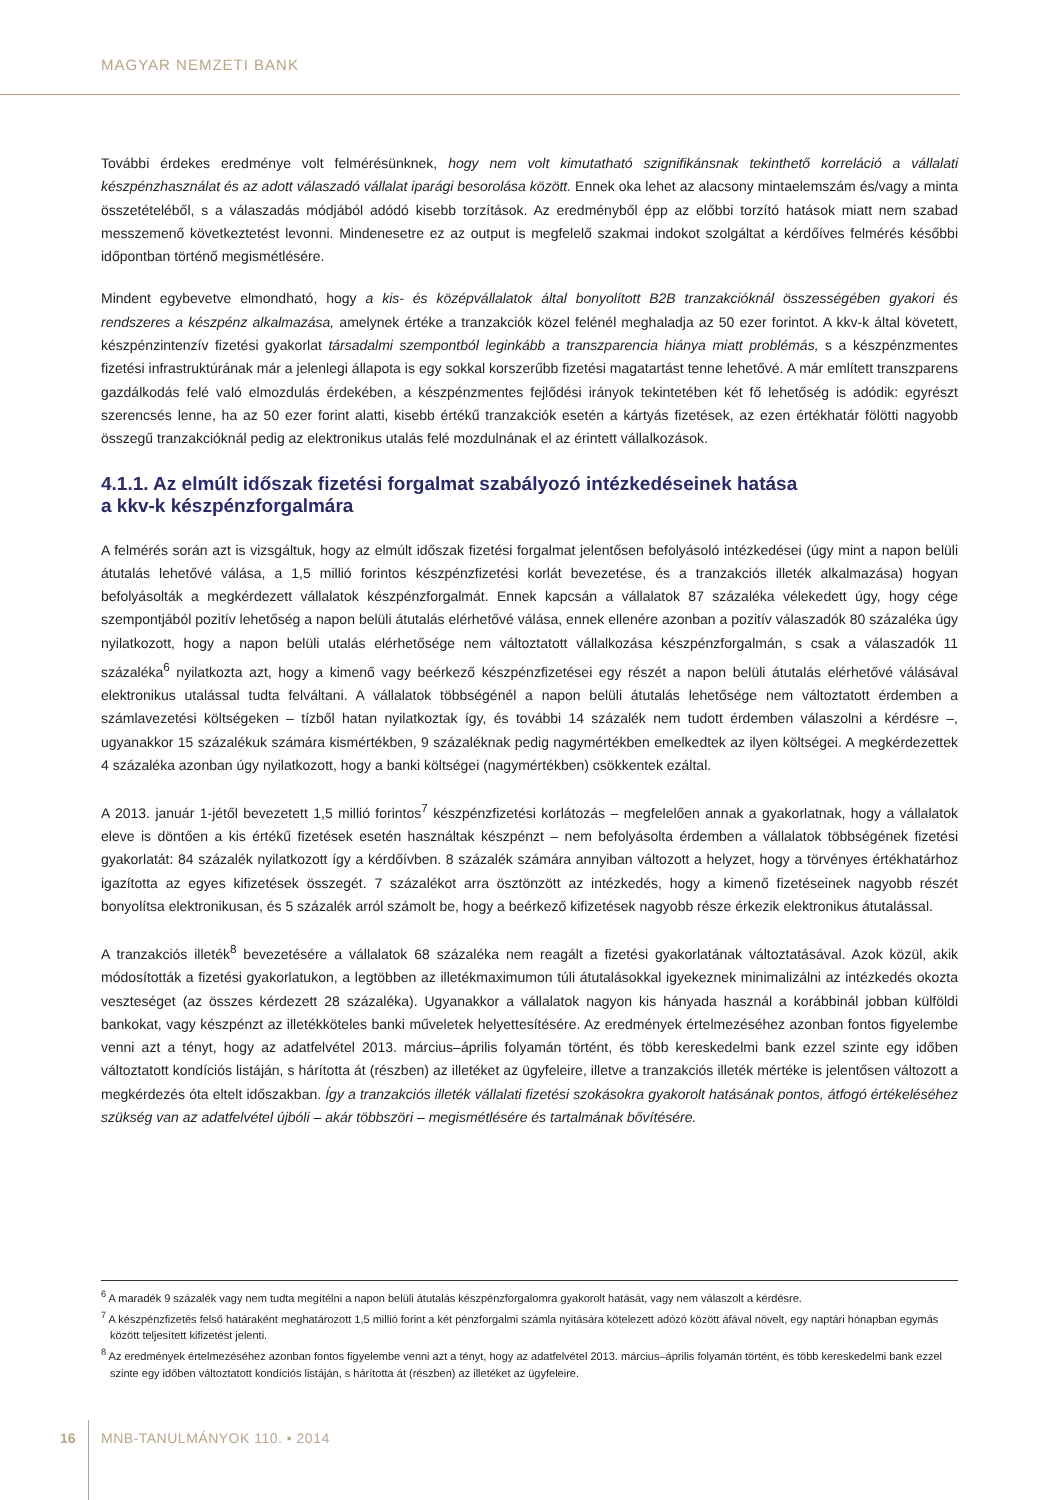MAGYAR NEMZETI BANK
További érdekes eredménye volt felmérésünknek, hogy nem volt kimutatható szignifikánsnak tekinthető korreláció a vállalati készpénzhasználat és az adott válaszadó vállalat iparági besorolása között. Ennek oka lehet az alacsony mintaelemszám és/vagy a minta összetételéből, s a válaszadás módjából adódó kisebb torzítások. Az eredményből épp az előbbi torzító hatások miatt nem szabad messzemenő következtetést levonni. Mindenesetre ez az output is megfelelő szakmai indokot szolgáltat a kérdőíves felmérés későbbi időpontban történő megismétlésére.
Mindent egybevetve elmondható, hogy a kis- és középvállalatok által bonyolított B2B tranzakcióknál összességében gyakori és rendszeres a készpénz alkalmazása, amelynek értéke a tranzakciók közel felénél meghaladja az 50 ezer forintot. A kkv-k által követett, készpénzintenzív fizetési gyakorlat társadalmi szempontból leginkább a transzparencia hiánya miatt problémás, s a készpénzmentes fizetési infrastruktúrának már a jelenlegi állapota is egy sokkal korszerűbb fizetési magatartást tenne lehetővé. A már említett transzparens gazdálkodás felé való elmozdulás érdekében, a készpénzmentes fejlődési irányok tekintetében két fő lehetőség is adódik: egyrészt szerencsés lenne, ha az 50 ezer forint alatti, kisebb értékű tranzakciók esetén a kártyás fizetések, az ezen értékhatár fölötti nagyobb összegű tranzakcióknál pedig az elektronikus utalás felé mozdulnának el az érintett vállalkozások.
4.1.1. Az elmúlt időszak fizetési forgalmat szabályozó intézkedéseinek hatása
a kkv-k készpénzforgalmára
A felmérés során azt is vizsgáltuk, hogy az elmúlt időszak fizetési forgalmat jelentősen befolyásoló intézkedései (úgy mint a napon belüli átutalás lehetővé válása, a 1,5 millió forintos készpénzfizetési korlát bevezetése, és a tranzakciós illeték alkalmazása) hogyan befolyásolták a megkérdezett vállalatok készpénzforgalmát. Ennek kapcsán a vállalatok 87 százaléka vélekedett úgy, hogy cége szempontjából pozitív lehetőség a napon belüli átutalás elérhetővé válása, ennek ellenére azonban a pozitív válaszadók 80 százaléka úgy nyilatkozott, hogy a napon belüli utalás elérhetősége nem változtatott vállalkozása készpénzforgalmán, s csak a válaszadók 11 százaléka<sup>6</sup> nyilatkozta azt, hogy a kimenő vagy beérkező készpénzfizetései egy részét a napon belüli átutalás elérhetővé válásával elektronikus utalással tudta felváltani. A vállalatok többségénél a napon belüli átutalás lehetősége nem változtatott érdemben a számlavezetési költségeken – tízből hatan nyilatkoztak így, és további 14 százalék nem tudott érdemben válaszolni a kérdésre –, ugyanakkor 15 százalékuk számára kismértékben, 9 százaléknak pedig nagymértékben emelkedtek az ilyen költségei. A megkérdezettek 4 százaléka azonban úgy nyilatkozott, hogy a banki költségei (nagymértékben) csökkentek ezáltal.
A 2013. január 1-jétől bevezetett 1,5 millió forintos<sup>7</sup> készpénzfizetési korlátozás – megfelelően annak a gyakorlatnak, hogy a vállalatok eleve is döntően a kis értékű fizetések esetén használtak készpénzt – nem befolyásolta érdemben a vállalatok többségének fizetési gyakorlatát: 84 százalék nyilatkozott így a kérdőívben. 8 százalék számára annyiban változott a helyzet, hogy a törvényes értékhatárhoz igazította az egyes kifizetések összegét. 7 százalékot arra ösztönzött az intézkedés, hogy a kimenő fizetéseinek nagyobb részét bonyolítsa elektronikusan, és 5 százalék arról számolt be, hogy a beérkező kifizetések nagyobb része érkezik elektronikus átutalással.
A tranzakciós illeték<sup>8</sup> bevezetésére a vállalatok 68 százaléka nem reagált a fizetési gyakorlatának változtatásával. Azok közül, akik módosították a fizetési gyakorlatukon, a legtöbben az illetékmaximumon túli átutalásokkal igyekeznek minimalizálni az intézkedés okozta veszteséget (az összes kérdezett 28 százaléka). Ugyanakkor a vállalatok nagyon kis hányada használ a korábbinál jobban külföldi bankokat, vagy készpénzt az illetékköteles banki műveletek helyettesítésére. Az eredmények értelmezéséhez azonban fontos figyelembe venni azt a tényt, hogy az adatfelvétel 2013. március–április folyamán történt, és több kereskedelmi bank ezzel szinte egy időben változtatott kondíciós listáján, s hárította át (részben) az illetéket az ügyfeleire, illetve a tranzakciós illeték mértéke is jelentősen változott a megkérdezés óta eltelt időszakban. Így a tranzakciós illeték vállalati fizetési szokásokra gyakorolt hatásának pontos, átfogó értékeléséhez szükség van az adatfelvétel újbóli – akár többszöri – megismétlésére és tartalmának bővítésére.
<sup>6</sup> A maradék 9 százalék vagy nem tudta megítélni a napon belüli átutalás készpénzforgalomra gyakorolt hatását, vagy nem válaszolt a kérdésre.
<sup>7</sup> A készpénzfizetés felső határaként meghatározott 1,5 millió forint a két pénzforgalmi számla nyitására kötelezett adózó között áfával növelt, egy naptári hónapban egymás között teljesített kifizetést jelenti.
<sup>8</sup> Az eredmények értelmezéséhez azonban fontos figyelembe venni azt a tényt, hogy az adatfelvétel 2013. március–április folyamán történt, és több kereskedelmi bank ezzel szinte egy időben változtatott kondíciós listáján, s hárította át (részben) az illetéket az ügyfeleire.
16 MNB-TANULMÁNYOK 110. • 2014